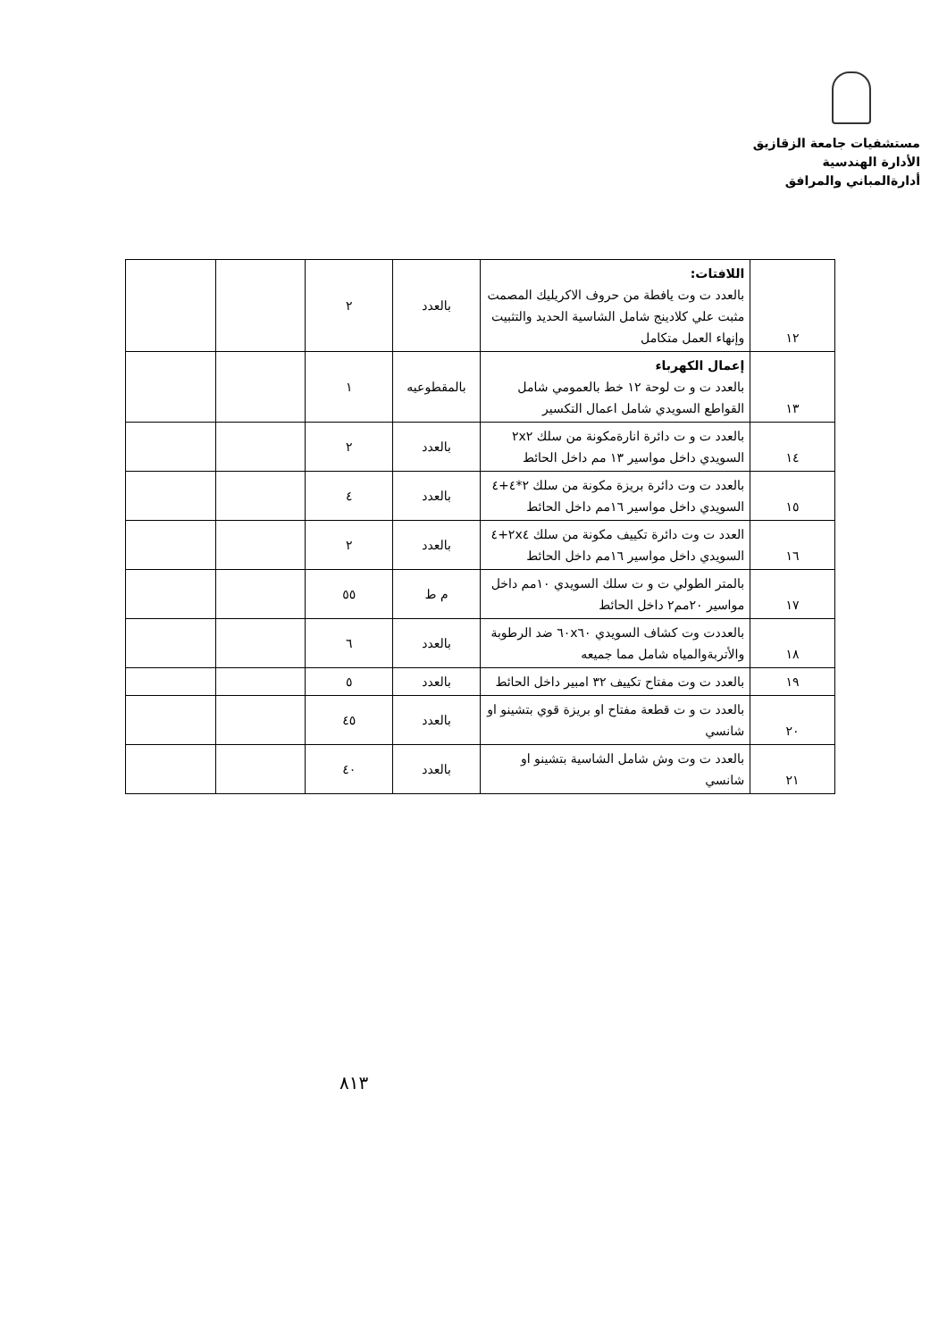مستشفيات جامعة الزقازيق
الأدارة الهندسية
أدارةالمباني والمرافق
| ١٢ | اللافتات: بالعدد ت وت يافطة من حروف الاكريليك المصمت مثبت علي كلادينج شامل الشاسية الحديد والتثبيت وإنهاء العمل متكامل | بالعدد | ٢ | | |
| ١٣ | إعمال الكهرباء بالعدد ت و ت لوحة ١٢ خط بالعمومي شامل القواطع السويدي شامل اعمال التكسير | بالمقطوعيه | ١ | | |
| ١٤ | بالعدد ت و ت دائرة انارةمكونة من سلك ٢x٢ السويدي داخل مواسير ١٣ مم داخل الحائط | بالعدد | ٢ | | |
| ١٥ | بالعدد ت وت دائرة بريزة مكونة من سلك ٢*٤+٤ السويدي داخل مواسير ١٦مم داخل الحائط | بالعدد | ٤ | | |
| ١٦ | العدد ت وت دائرة تكييف مكونة من سلك ٢x٤+٤ السويدي داخل مواسير ١٦مم داخل الحائط | بالعدد | ٢ | | |
| ١٧ | بالمتر الطولي ت و ت سلك السويدي ١٠مم داخل مواسير ٢٠مم٢ داخل الحائط | م ط | ٥٥ | | |
| ١٨ | بالعددت وت كشاف السويدي ٦٠x٦٠ ضد الرطوبة والأتربةوالمياه شامل مما جميعه | بالعدد | ٦ | | |
| ١٩ | بالعدد ت وت مفتاح تكييف ٣٢ امبير داخل الحائط | بالعدد | ٥ | | |
| ٢٠ | بالعدد ت و ت قطعة مفتاح او بريزة قوي بتشينو او شانسي | بالعدد | ٤٥ | | |
| ٢١ | بالعدد ت وت وش شامل الشاسية بتشينو او شانسي | بالعدد | ٤٠ | | |
٨١٣